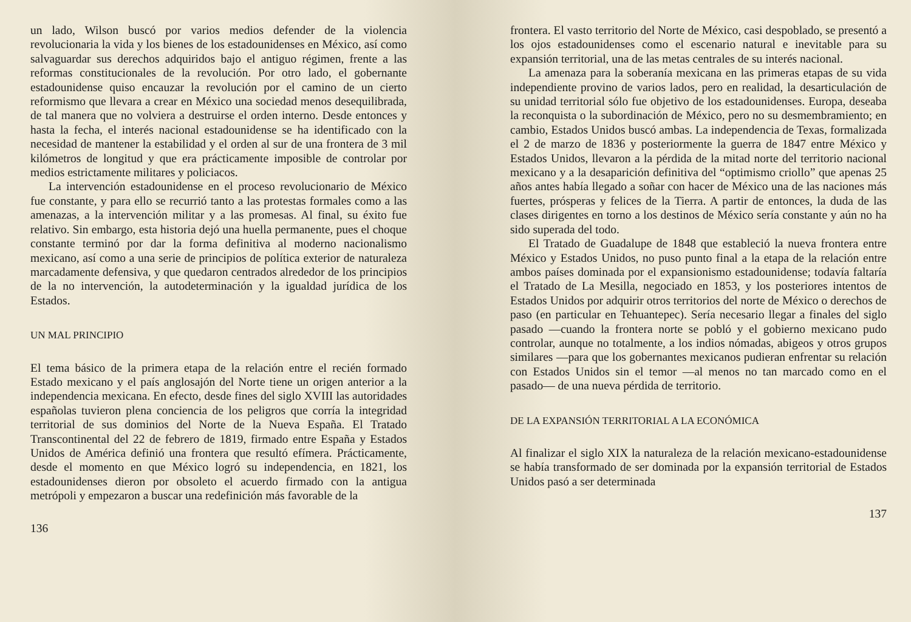un lado, Wilson buscó por varios medios defender de la violencia revolucionaria la vida y los bienes de los estadounidenses en México, así como salvaguardar sus derechos adquiridos bajo el antiguo régimen, frente a las reformas constitucionales de la revolución. Por otro lado, el gobernante estadounidense quiso encauzar la revolución por el camino de un cierto reformismo que llevara a crear en México una sociedad menos desequilibrada, de tal manera que no volviera a destruirse el orden interno. Desde entonces y hasta la fecha, el interés nacional estadounidense se ha identificado con la necesidad de mantener la estabilidad y el orden al sur de una frontera de 3 mil kilómetros de longitud y que era prácticamente imposible de controlar por medios estrictamente militares y policiacos.
La intervención estadounidense en el proceso revolucionario de México fue constante, y para ello se recurrió tanto a las protestas formales como a las amenazas, a la intervención militar y a las promesas. Al final, su éxito fue relativo. Sin embargo, esta historia dejó una huella permanente, pues el choque constante terminó por dar la forma definitiva al moderno nacionalismo mexicano, así como a una serie de principios de política exterior de naturaleza marcadamente defensiva, y que quedaron centrados alrededor de los principios de la no intervención, la autodeterminación y la igualdad jurídica de los Estados.
UN MAL PRINCIPIO
El tema básico de la primera etapa de la relación entre el recién formado Estado mexicano y el país anglosajón del Norte tiene un origen anterior a la independencia mexicana. En efecto, desde fines del siglo XVIII las autoridades españolas tuvieron plena conciencia de los peligros que corría la integridad territorial de sus dominios del Norte de la Nueva España. El Tratado Transcontinental del 22 de febrero de 1819, firmado entre España y Estados Unidos de América definió una frontera que resultó efímera. Prácticamente, desde el momento en que México logró su independencia, en 1821, los estadounidenses dieron por obsoleto el acuerdo firmado con la antigua metrópoli y empezaron a buscar una redefinición más favorable de la
136
frontera. El vasto territorio del Norte de México, casi despoblado, se presentó a los ojos estadounidenses como el escenario natural e inevitable para su expansión territorial, una de las metas centrales de su interés nacional.
La amenaza para la soberanía mexicana en las primeras etapas de su vida independiente provino de varios lados, pero en realidad, la desarticulación de su unidad territorial sólo fue objetivo de los estadounidenses. Europa, deseaba la reconquista o la subordinación de México, pero no su desmembramiento; en cambio, Estados Unidos buscó ambas. La independencia de Texas, formalizada el 2 de marzo de 1836 y posteriormente la guerra de 1847 entre México y Estados Unidos, llevaron a la pérdida de la mitad norte del territorio nacional mexicano y a la desaparición definitiva del “optimismo criollo” que apenas 25 años antes había llegado a soñar con hacer de México una de las naciones más fuertes, prósperas y felices de la Tierra. A partir de entonces, la duda de las clases dirigentes en torno a los destinos de México sería constante y aún no ha sido superada del todo.
El Tratado de Guadalupe de 1848 que estableció la nueva frontera entre México y Estados Unidos, no puso punto final a la etapa de la relación entre ambos países dominada por el expansionismo estadounidense; todavía faltaría el Tratado de La Mesilla, negociado en 1853, y los posteriores intentos de Estados Unidos por adquirir otros territorios del norte de México o derechos de paso (en particular en Tehuantepec). Sería necesario llegar a finales del siglo pasado —cuando la frontera norte se pobló y el gobierno mexicano pudo controlar, aunque no totalmente, a los indios nómadas, abigeos y otros grupos similares —para que los gobernantes mexicanos pudieran enfrentar su relación con Estados Unidos sin el temor —al menos no tan marcado como en el pasado— de una nueva pérdida de territorio.
DE LA EXPANSIÓN TERRITORIAL A LA ECONÓMICA
Al finalizar el siglo XIX la naturaleza de la relación mexicano-estadounidense se había transformado de ser dominada por la expansión territorial de Estados Unidos pasó a ser determinada
137